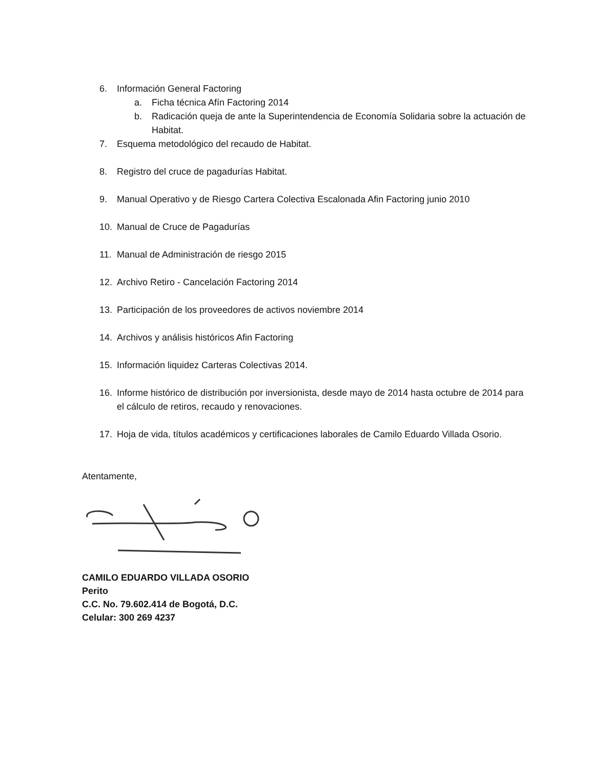6. Información General Factoring
a. Ficha técnica Afín Factoring 2014
b. Radicación queja de ante la Superintendencia de Economía Solidaria sobre la actuación de Habitat.
7. Esquema metodológico del recaudo de Habitat.
8. Registro del cruce de pagadurías Habitat.
9. Manual Operativo y de Riesgo Cartera Colectiva Escalonada Afin Factoring junio 2010
10. Manual de Cruce de Pagadurías
11. Manual de Administración de riesgo 2015
12. Archivo Retiro - Cancelación Factoring 2014
13. Participación de los proveedores de activos noviembre 2014
14. Archivos y análisis históricos Afin Factoring
15. Información liquidez Carteras Colectivas 2014.
16. Informe histórico de distribución por inversionista, desde mayo de 2014 hasta octubre de 2014 para el cálculo de retiros, recaudo y renovaciones.
17. Hoja de vida, títulos académicos y certificaciones laborales de Camilo Eduardo Villada Osorio.
Atentamente,
CAMILO EDUARDO VILLADA OSORIO
Perito
C.C. No. 79.602.414 de Bogotá, D.C.
Celular: 300 269 4237